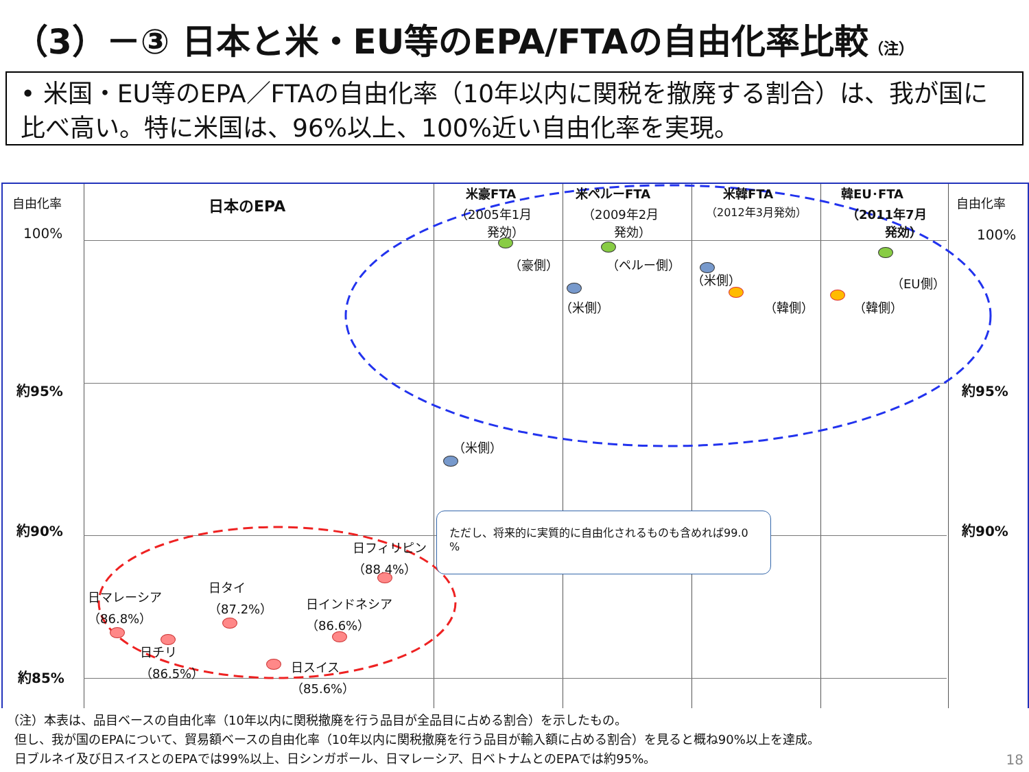（3）－③ 日本と米・EU等のEPA/FTAの自由化率比較（注）
• 米国・EU等のEPA／FTAの自由化率（10年以内に関税を撤廃する割合）は、我が国に比べ高い。特に米国は、96%以上、100%近い自由化率を実現。
自由化率 自由化率
日本のEPA
米豪FTA
（2005年1月
発効）
米ペルーFTA
（2009年2月
発効）
米韓FTA
（2012年3月発効）
韓EU･FTA
（2011年7月
発効）
100% 100%
約95% 約95%
約90% 約90%
約85%
（豪側）
（米側）
（ペルー側）
（米側）
（米側）
（韓側）
（EU側）
（韓側）
ただし、将来的に実質的に自由化されるものも含めれば99.0 %
日フィリピン
（88.4%）
日マレーシア
（86.8%）
日タイ
（87.2%）
日インドネシア
（86.6%）
日チリ
（86.5%）
日スイス
（85.6%）
（注）本表は、品目ベースの自由化率（10年以内に関税撤廃を行う品目が全品目に占める割合）を示したもの。
但し、我が国のEPAについて、貿易額ベースの自由化率（10年以内に関税撤廃を行う品目が輸入額に占める割合）を見ると概ね90%以上を達成。
日ブルネイ及び日スイスとのEPAでは99%以上、日シンガポール、日マレーシア、日ベトナムとのEPAでは約95%。
18